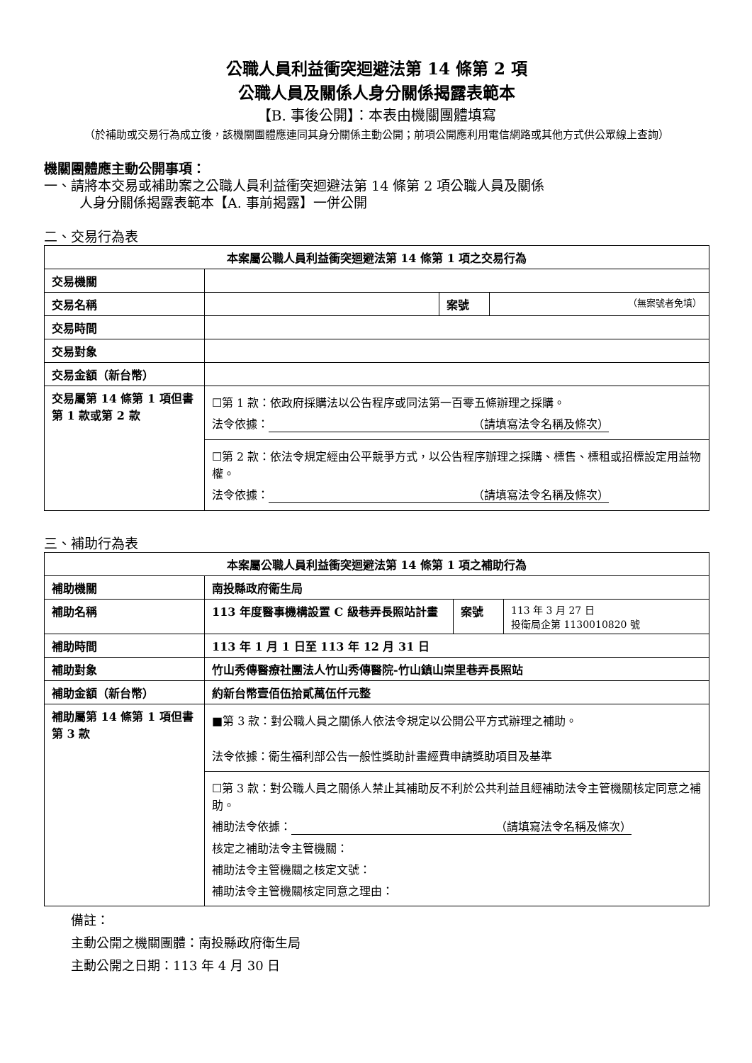公職人員利益衝突迴避法第 14 條第 2 項
公職人員及關係人身分關係揭露表範本
【B. 事後公開】：本表由機關團體填寫
（於補助或交易行為成立後，該機關團體應連同其身分關係主動公開；前項公開應利用電信網路或其他方式供公眾線上查詢）
機關團體應主動公開事項：
一、請將本交易或補助案之公職人員利益衝突迴避法第 14 條第 2 項公職人員及關係
人身分關係揭露表範本【A. 事前揭露】一併公開
二、交易行為表
| 本案屬公職人員利益衝突迴避法第 14 條第 1 項之交易行為 | | | |
| --- | --- | --- | --- |
| 交易機關 | | | |
| 交易名稱 | | 案號 | （無案號者免填） |
| 交易時間 | | | |
| 交易對象 | | | |
| 交易金額（新台幣） | | | |
| 交易屬第 14 條第 1 項但書第 1 款或第 2 款 | ☐第 1 款：依政府採購法以公告程序或同法第一百零五條辦理之採購。 法令依據： （請填寫法令名稱及條次） | | |
| | ☐第 2 款：依法令規定經由公平競爭方式，以公告程序辦理之採購、標售、標租或招標設定用益物權。 法令依據： （請填寫法令名稱及條次） | | |
三、補助行為表
| 本案屬公職人員利益衝突迴避法第 14 條第 1 項之補助行為 | | | |
| --- | --- | --- | --- |
| 補助機關 | 南投縣政府衛生局 | | |
| 補助名稱 | 113 年度醫事機構設置 C 級巷弄長照站計畫 | 案號 | 113 年 3 月 27 日 投衛局企第 1130010820 號 |
| 補助時間 | 113 年 1 月 1 日至 113 年 12 月 31 日 | | |
| 補助對象 | 竹山秀傳醫療社團法人竹山秀傳醫院-竹山鎮山崇里巷弄長照站 | | |
| 補助金額（新台幣） | 約新台幣壹佰伍拾貳萬伍仟元整 | | |
| 補助屬第 14 條第 1 項但書第 3 款 | ■第 3 款：對公職人員之關係人依法令規定以公開公平方式辦理之補助。 法令依據：衛生福利部公告一般性獎助計畫經費申請獎助項目及基準 | | |
| | ☐第 3 款：對公職人員之關係人禁止其補助反不利於公共利益且經補助法令主管機關核定同意之補助。 補助法令依據： （請填寫法令名稱及條次） 核定之補助法令主管機關： 補助法令主管機關之核定文號： 補助法令主管機關核定同意之理由： | | |
備註：
主動公開之機關團體：南投縣政府衛生局
主動公開之日期：113 年 4 月 30 日